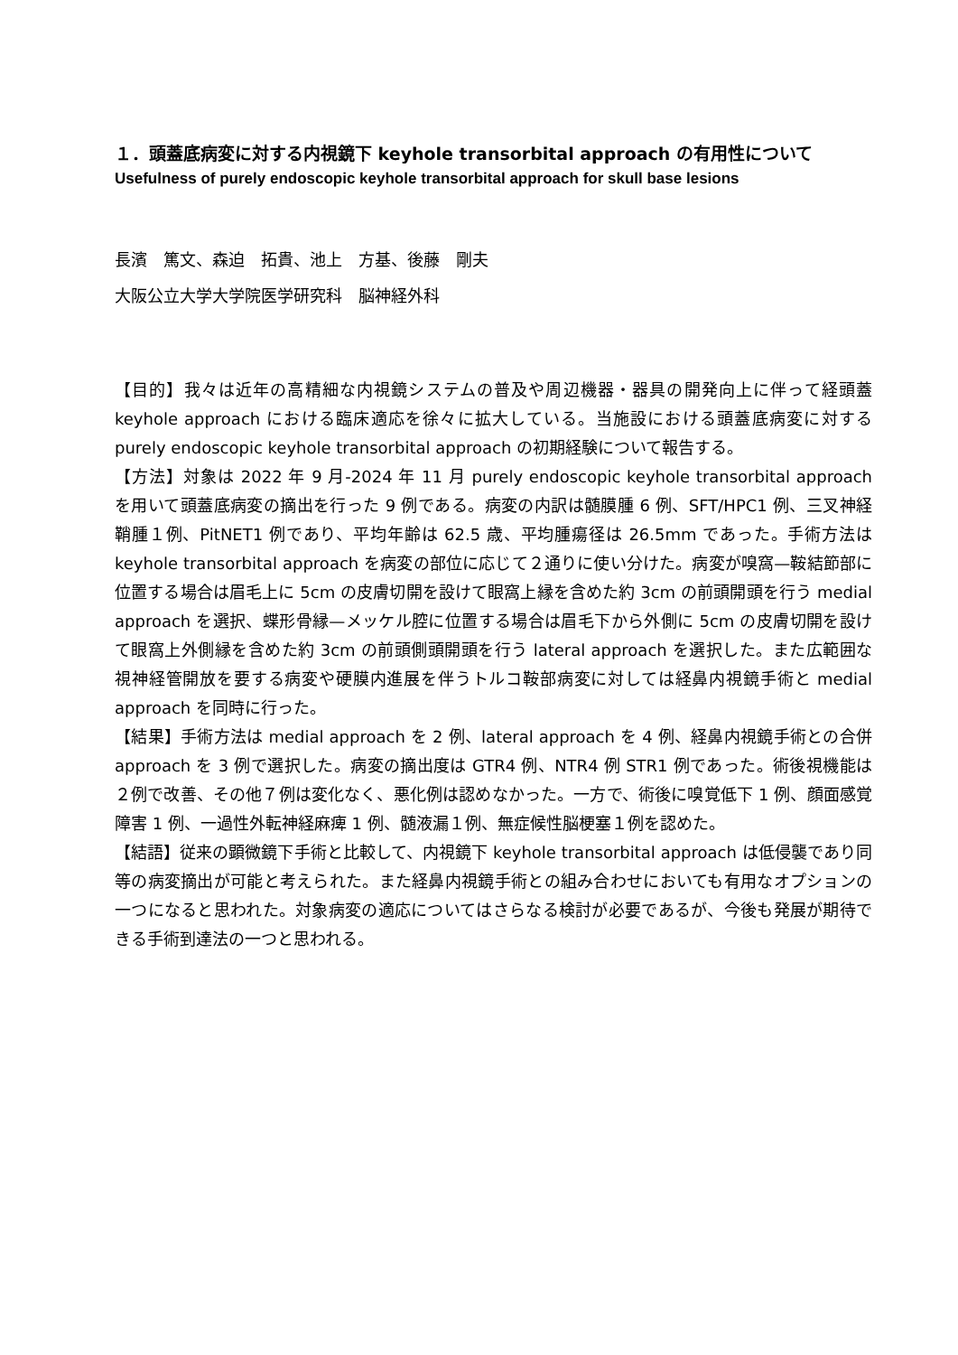１．頭蓋底病変に対する内視鏡下 keyhole transorbital approach の有用性について
Usefulness of purely endoscopic keyhole transorbital approach for skull base lesions
長濱　篤文、森迫　拓貴、池上　方基、後藤　剛夫
大阪公立大学大学院医学研究科　脳神経外科
【目的】我々は近年の高精細な内視鏡システムの普及や周辺機器・器具の開発向上に伴って経頭蓋 keyhole approach における臨床適応を徐々に拡大している。当施設における頭蓋底病変に対する purely endoscopic keyhole transorbital approach の初期経験について報告する。
【方法】対象は 2022 年 9 月-2024 年 11 月 purely endoscopic keyhole transorbital approach を用いて頭蓋底病変の摘出を行った 9 例である。病変の内訳は髄膜腫 6 例、SFT/HPC1 例、三叉神経鞘腫１例、PitNET1 例であり、平均年齢は 62.5 歳、平均腫瘍径は 26.5mm であった。手術方法は keyhole transorbital approach を病変の部位に応じて２通りに使い分けた。病変が嗅窩—鞍結節部に位置する場合は眉毛上に 5cm の皮膚切開を設けて眼窩上縁を含めた約 3cm の前頭開頭を行う medial approach を選択、蝶形骨縁—メッケル腔に位置する場合は眉毛下から外側に 5cm の皮膚切開を設けて眼窩上外側縁を含めた約 3cm の前頭側頭開頭を行う lateral approach を選択した。また広範囲な視神経管開放を要する病変や硬膜内進展を伴うトルコ鞍部病変に対しては経鼻内視鏡手術と medial approach を同時に行った。
【結果】手術方法は medial approach を 2 例、lateral approach を 4 例、経鼻内視鏡手術との合併 approach を 3 例で選択した。病変の摘出度は GTR4 例、NTR4 例 STR1 例であった。術後視機能は２例で改善、その他７例は変化なく、悪化例は認めなかった。一方で、術後に嗅覚低下 1 例、顔面感覚障害 1 例、一過性外転神経麻痺 1 例、髄液漏１例、無症候性脳梗塞１例を認めた。
【結語】従来の顕微鏡下手術と比較して、内視鏡下 keyhole transorbital approach は低侵襲であり同等の病変摘出が可能と考えられた。また経鼻内視鏡手術との組み合わせにおいても有用なオプションの一つになると思われた。対象病変の適応についてはさらなる検討が必要であるが、今後も発展が期待できる手術到達法の一つと思われる。